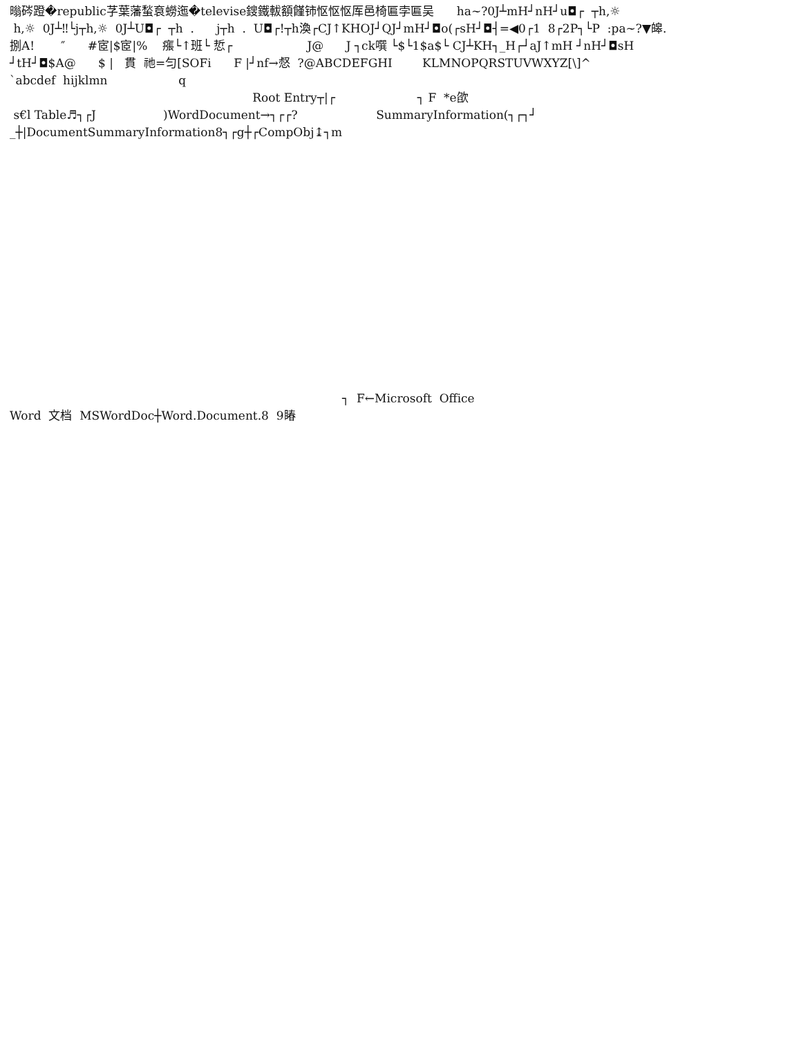暡硶蹬�republic芓葉藩蝵袬蟧迤�televise鎪鐵軷額饉铈怄怄怄厍邑椅匾孛匾吴 ha~?0J┴mH┘nH┘u◘┌ ┬h,☼ h,☼ 0J┴‼└j┬h,☼ 0J┴U◘┌ ┬h . j┬h . U◘┌!┬h渙┌CJ↑KHOJ┘QJ┘mH┘◘o(┌sH┘◘┤=◀0┌1 8┌2P┐└P :pa~?▼皞. 捌A! ″ #宧|$宧|% 瘬└↑班└ 悊┌ J@ J ┐ck噀 └$└1$a$└ CJ┴KH┐_H┌┘aJ↑mH ┘nH┘◘sH ┘tH┘◘$A@ $ | 貫 祂=匀[SOFi F |┘nf→惄 ?@ABCDEFGHI KLMNOPQRSTUVWXYZ[\]^ `abcdef hijklmn q Root Entry┬|┌ ┐ F *e欿 s€l Table♬┐┌J )WordDocument→┐┌┌? SummaryInformation(┐┌┐┘ _┼|DocumentSummaryInformation8┐┌g┼┌CompObj↨┐m
┐ F←Microsoft Office Word 文档 MSWordDoc┼Word.Document.8 9睶